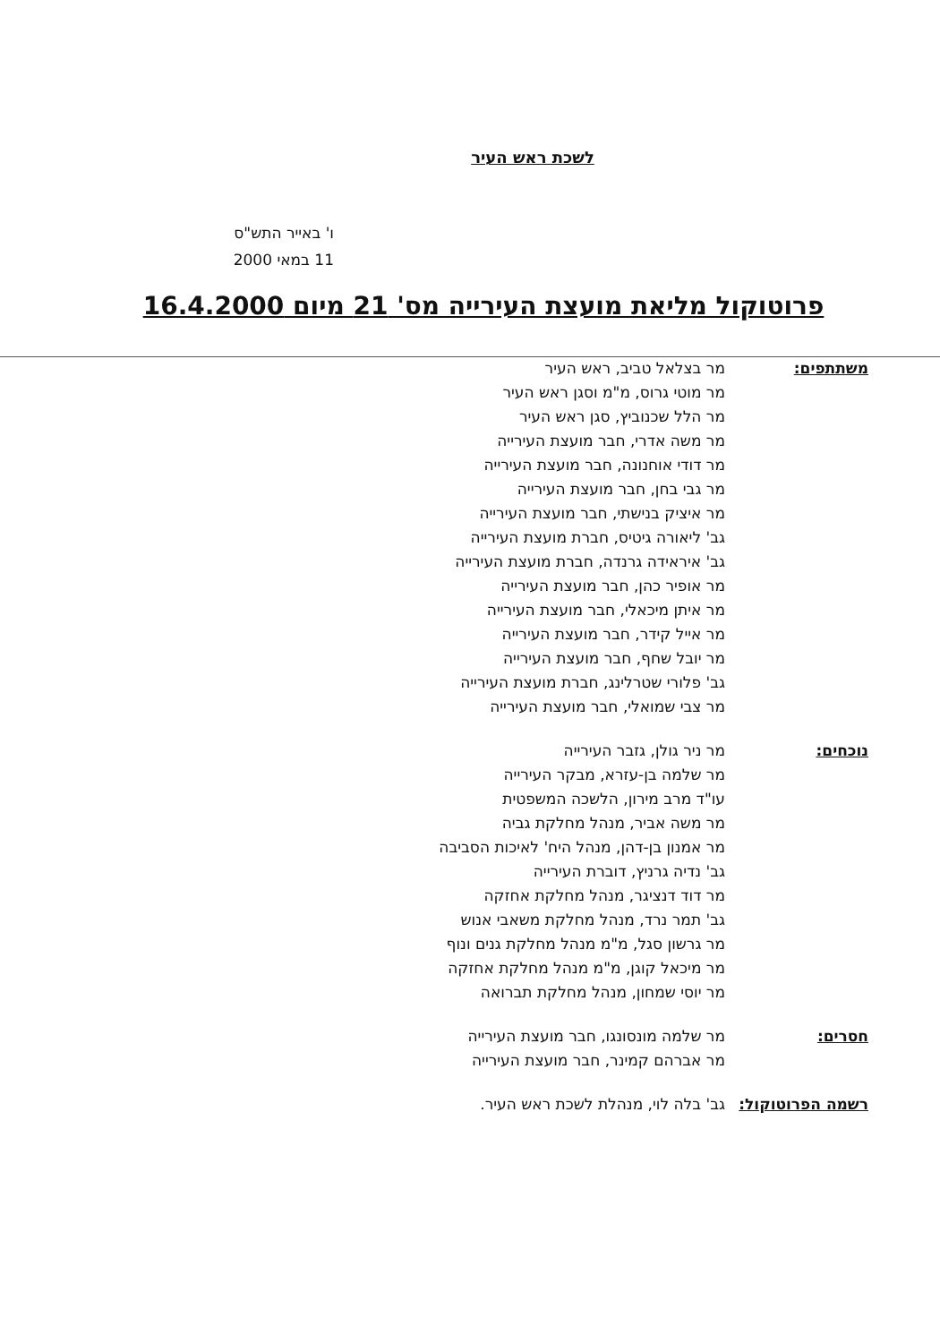לשכת ראש העיר
ו' באייר התש"ס
11 במאי 2000
פרוטוקול מליאת מועצת העירייה מס' 21 מיום 16.4.2000
משתתפים: מר בצלאל טביב, ראש העיר
מר מוטי גרוס, מ"מ וסגן ראש העיר
מר הלל שכנוביץ, סגן ראש העיר
מר משה אדרי, חבר מועצת העירייה
מר דודי אוחנונה, חבר מועצת העירייה
מר גבי בחן, חבר מועצת העירייה
מר איציק בנישתי, חבר מועצת העירייה
גב' ליאורה גיטיס, חברת מועצת העירייה
גב' איראידה גרנדה, חברת מועצת העירייה
מר אופיר כהן, חבר מועצת העירייה
מר איתן מיכאלי, חבר מועצת העירייה
מר אייל קידר, חבר מועצת העירייה
מר יובל שחף, חבר מועצת העירייה
גב' פלורי שטרלינג, חברת מועצת העירייה
מר צבי שמואלי, חבר מועצת העירייה
נוכחים: מר ניר גולן, גזבר העירייה
מר שלמה בן-עזרא, מבקר העירייה
עו"ד מרב מירון, הלשכה המשפטית
מר משה אביר, מנהל מחלקת גביה
מר אמנון בן-דהן, מנהל היח' לאיכות הסביבה
גב' נדיה גרניץ, דוברת העירייה
מר דוד דנציגר, מנהל מחלקת אחזקה
גב' תמר נרד, מנהל מחלקת משאבי אנוש
מר גרשון סגל, מ"מ מנהל מחלקת גנים ונוף
מר מיכאל קוגן, מ"מ מנהל מחלקת אחזקה
מר יוסי שמחון, מנהל מחלקת תברואה
חסרים: מר שלמה מונסונגו, חבר מועצת העירייה
מר אברהם קמינר, חבר מועצת העירייה
רשמה הפרוטוקול: גב' בלה לוי, מנהלת לשכת ראש העיר.